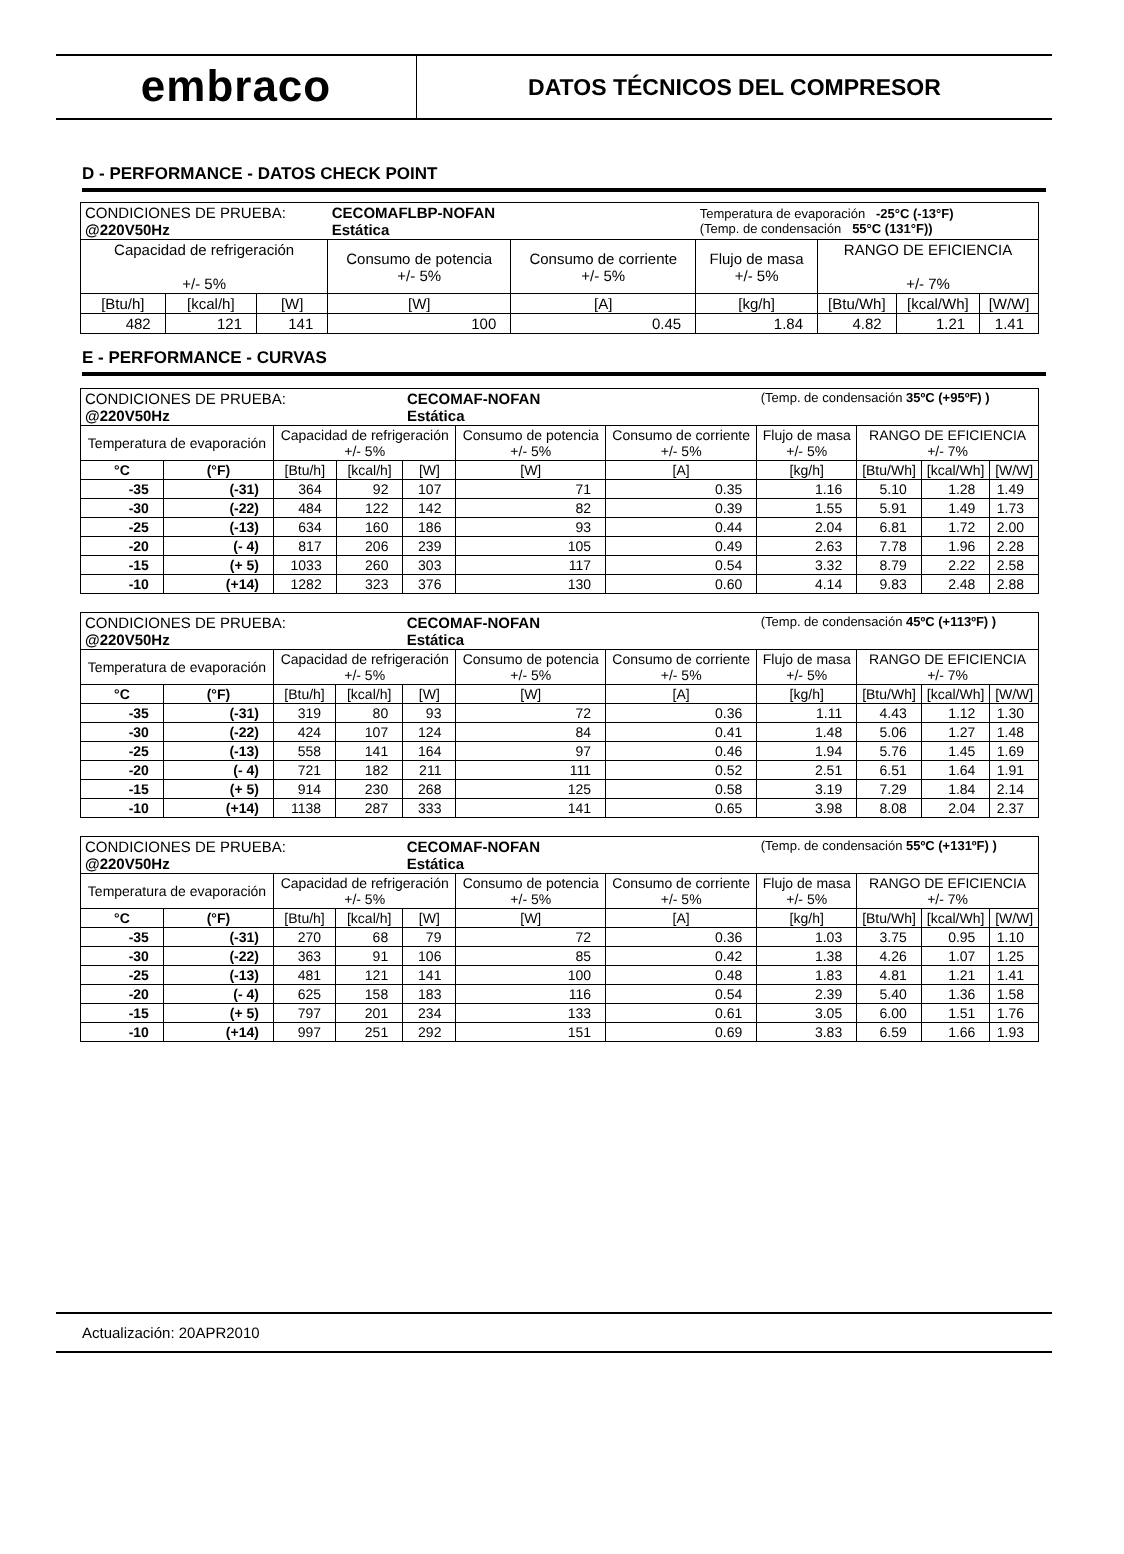embraco
DATOS TÉCNICOS DEL COMPRESOR
D - PERFORMANCE - DATOS CHECK POINT
| CONDICIONES DE PRUEBA: @220V50Hz | | | CECOMAFLBP-NOFAN Estática | | Temperatura de evaporación -25°C (-13°F) (Temp. de condensación 55°C (131°F)) | | | |
| Capacidad de refrigeración +/- 5% | | | Consumo de potencia +/- 5% | Consumo de corriente +/- 5% | Flujo de masa +/- 5% | RANGO DE EFICIENCIA +/- 7% | | |
| [Btu/h] | [kcal/h] | [W] | [W] | [A] | [kg/h] | [Btu/Wh] | [kcal/Wh] | [W/W] |
| 482 | 121 | 141 | 100 | 0.45 | 1.84 | 4.82 | 1.21 | 1.41 |
E - PERFORMANCE - CURVAS
| CONDICIONES DE PRUEBA: @220V50Hz | | | | CECOMAF-NOFAN Estática | | | (Temp. de condensación 35ºC (+95ºF) ) | | | |
| Temperatura de evaporación | | Capacidad de refrigeración +/- 5% | | | Consumo de potencia +/- 5% | Consumo de corriente +/- 5% | Flujo de masa +/- 5% | RANGO DE EFICIENCIA +/- 7% | | |
| °C | (°F) | [Btu/h] | [kcal/h] | [W] | [W] | [A] | [kg/h] | [Btu/Wh] | [kcal/Wh] | [W/W] |
| -35 | (-31) | 364 | 92 | 107 | 71 | 0.35 | 1.16 | 5.10 | 1.28 | 1.49 |
| -30 | (-22) | 484 | 122 | 142 | 82 | 0.39 | 1.55 | 5.91 | 1.49 | 1.73 |
| -25 | (-13) | 634 | 160 | 186 | 93 | 0.44 | 2.04 | 6.81 | 1.72 | 2.00 |
| -20 | (- 4) | 817 | 206 | 239 | 105 | 0.49 | 2.63 | 7.78 | 1.96 | 2.28 |
| -15 | (+ 5) | 1033 | 260 | 303 | 117 | 0.54 | 3.32 | 8.79 | 2.22 | 2.58 |
| -10 | (+14) | 1282 | 323 | 376 | 130 | 0.60 | 4.14 | 9.83 | 2.48 | 2.88 |
| CONDICIONES DE PRUEBA: @220V50Hz | | | | CECOMAF-NOFAN Estática | | | (Temp. de condensación 45ºC (+113ºF) ) | | | |
| Temperatura de evaporación | | Capacidad de refrigeración +/- 5% | | | Consumo de potencia +/- 5% | Consumo de corriente +/- 5% | Flujo de masa +/- 5% | RANGO DE EFICIENCIA +/- 7% | | |
| °C | (°F) | [Btu/h] | [kcal/h] | [W] | [W] | [A] | [kg/h] | [Btu/Wh] | [kcal/Wh] | [W/W] |
| -35 | (-31) | 319 | 80 | 93 | 72 | 0.36 | 1.11 | 4.43 | 1.12 | 1.30 |
| -30 | (-22) | 424 | 107 | 124 | 84 | 0.41 | 1.48 | 5.06 | 1.27 | 1.48 |
| -25 | (-13) | 558 | 141 | 164 | 97 | 0.46 | 1.94 | 5.76 | 1.45 | 1.69 |
| -20 | (- 4) | 721 | 182 | 211 | 111 | 0.52 | 2.51 | 6.51 | 1.64 | 1.91 |
| -15 | (+ 5) | 914 | 230 | 268 | 125 | 0.58 | 3.19 | 7.29 | 1.84 | 2.14 |
| -10 | (+14) | 1138 | 287 | 333 | 141 | 0.65 | 3.98 | 8.08 | 2.04 | 2.37 |
| CONDICIONES DE PRUEBA: @220V50Hz | | | | CECOMAF-NOFAN Estática | | | (Temp. de condensación 55ºC (+131ºF) ) | | | |
| Temperatura de evaporación | | Capacidad de refrigeración +/- 5% | | | Consumo de potencia +/- 5% | Consumo de corriente +/- 5% | Flujo de masa +/- 5% | RANGO DE EFICIENCIA +/- 7% | | |
| °C | (°F) | [Btu/h] | [kcal/h] | [W] | [W] | [A] | [kg/h] | [Btu/Wh] | [kcal/Wh] | [W/W] |
| -35 | (-31) | 270 | 68 | 79 | 72 | 0.36 | 1.03 | 3.75 | 0.95 | 1.10 |
| -30 | (-22) | 363 | 91 | 106 | 85 | 0.42 | 1.38 | 4.26 | 1.07 | 1.25 |
| -25 | (-13) | 481 | 121 | 141 | 100 | 0.48 | 1.83 | 4.81 | 1.21 | 1.41 |
| -20 | (- 4) | 625 | 158 | 183 | 116 | 0.54 | 2.39 | 5.40 | 1.36 | 1.58 |
| -15 | (+ 5) | 797 | 201 | 234 | 133 | 0.61 | 3.05 | 6.00 | 1.51 | 1.76 |
| -10 | (+14) | 997 | 251 | 292 | 151 | 0.69 | 3.83 | 6.59 | 1.66 | 1.93 |
Actualización: 20APR2010